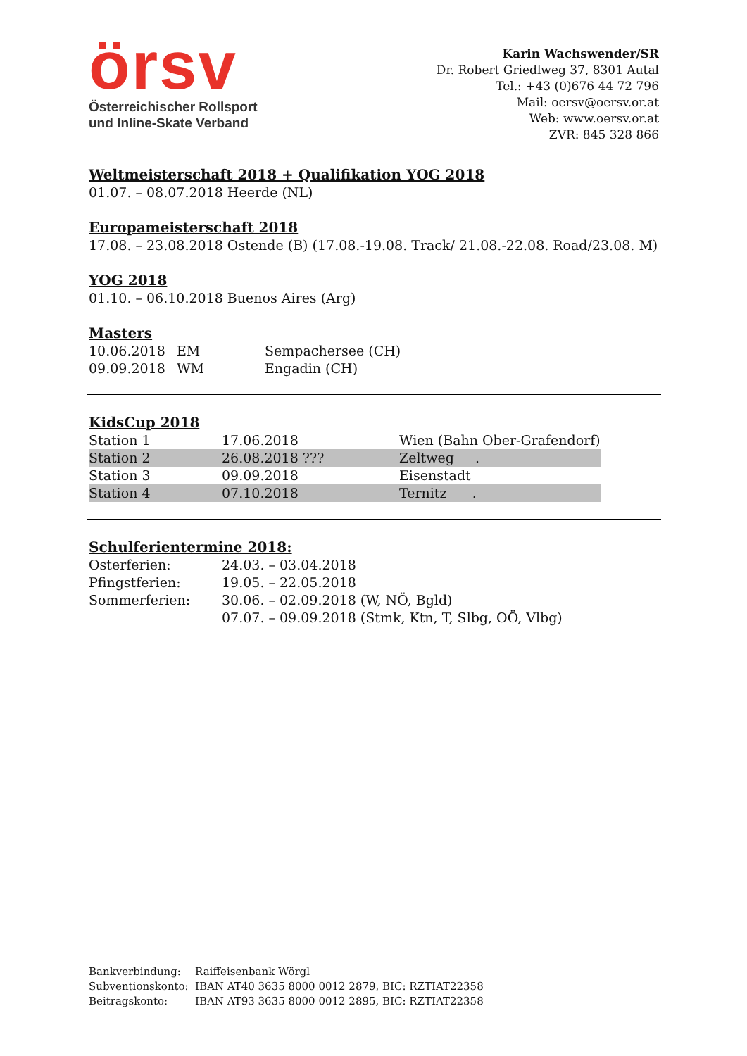örsv
Österreichischer Rollsport
und Inline-Skate Verband
Karin Wachswender/SR
Dr. Robert Griedlweg 37, 8301 Autal
Tel.: +43 (0)676 44 72 796
Mail: oersv@oersv.or.at
Web: www.oersv.or.at
ZVR: 845 328 866
Weltmeisterschaft 2018 + Qualifikation YOG 2018
01.07. – 08.07.2018 Heerde (NL)
Europameisterschaft 2018
17.08. – 23.08.2018 Ostende (B) (17.08.-19.08. Track/ 21.08.-22.08. Road/23.08. M)
YOG 2018
01.10. – 06.10.2018 Buenos Aires (Arg)
Masters
| 10.06.2018 | EM | Sempachersee (CH) |
| 09.09.2018 | WM | Engadin (CH) |
KidsCup 2018
| Station 1 | 17.06.2018 | Wien (Bahn Ober-Grafendorf) |
| Station 2 | 26.08.2018 ??? | Zeltweg . |
| Station 3 | 09.09.2018 | Eisenstadt |
| Station 4 | 07.10.2018 | Ternitz . |
Schulferientermine 2018:
| Osterferien: | 24.03. – 03.04.2018 |
| Pfingstferien: | 19.05. – 22.05.2018 |
| Sommerferien: | 30.06. – 02.09.2018 (W, NÖ, Bgld) |
| | 07.07. – 09.09.2018 (Stmk, Ktn, T, Slbg, OÖ, Vlbg) |
| Bankverbindung: | Raiffeisenbank Wörgl |
| Subventionskonto: | IBAN AT40 3635 8000 0012 2879, BIC: RZTIAT22358 |
| Beitragskonto: | IBAN AT93 3635 8000 0012 2895, BIC: RZTIAT22358 |